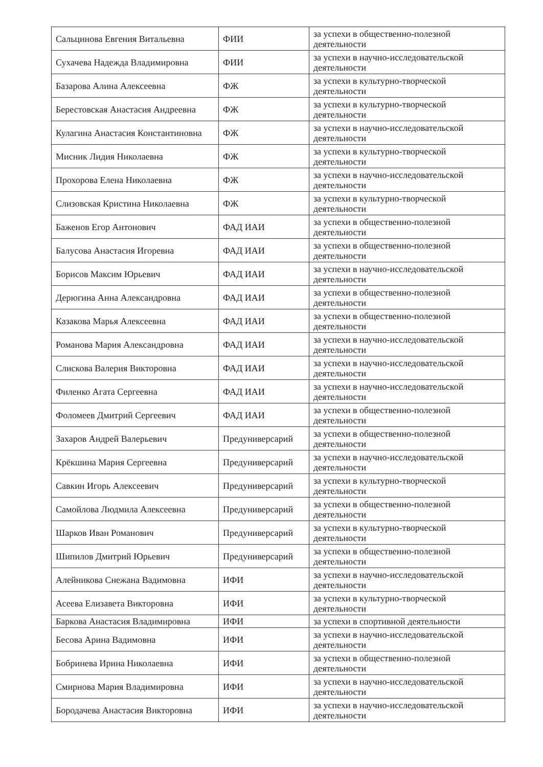| Сальцинова Евгения Витальевна | ФИИ | за успехи в общественно-полезной деятельности |
| Сухачева Надежда Владимировна | ФИИ | за успехи в научно-исследовательской деятельности |
| Базарова Алина Алексеевна | ФЖ | за успехи в культурно-творческой деятельности |
| Берестовская Анастасия Андреевна | ФЖ | за успехи в культурно-творческой деятельности |
| Кулагина Анастасия Константиновна | ФЖ | за успехи в научно-исследовательской деятельности |
| Мисник Лидия Николаевна | ФЖ | за успехи в культурно-творческой деятельности |
| Прохорова Елена Николаевна | ФЖ | за успехи в научно-исследовательской деятельности |
| Слизовская Кристина Николаевна | ФЖ | за успехи в культурно-творческой деятельности |
| Баженов Егор Антонович | ФАД ИАИ | за успехи в общественно-полезной деятельности |
| Балусова Анастасия Игоревна | ФАД ИАИ | за успехи в общественно-полезной деятельности |
| Борисов Максим Юрьевич | ФАД ИАИ | за успехи в научно-исследовательской деятельности |
| Дерюгина Анна Александровна | ФАД ИАИ | за успехи в общественно-полезной деятельности |
| Казакова Марья Алексеевна | ФАД ИАИ | за успехи в общественно-полезной деятельности |
| Романова Мария Александровна | ФАД ИАИ | за успехи в научно-исследовательской деятельности |
| Слискова Валерия Викторовна | ФАД ИАИ | за успехи в научно-исследовательской деятельности |
| Филенко Агата Сергеевна | ФАД ИАИ | за успехи в научно-исследовательской деятельности |
| Фоломеев Дмитрий Сергеевич | ФАД ИАИ | за успехи в общественно-полезной деятельности |
| Захаров Андрей Валерьевич | Предуниверсарий | за успехи в общественно-полезной деятельности |
| Крёкшина Мария Сергеевна | Предуниверсарий | за успехи в научно-исследовательской деятельности |
| Савкин Игорь Алексеевич | Предуниверсарий | за успехи в культурно-творческой деятельности |
| Самойлова Людмила Алексеевна | Предуниверсарий | за успехи в общественно-полезной деятельности |
| Шарков Иван Романович | Предуниверсарий | за успехи в культурно-творческой деятельности |
| Шипилов Дмитрий Юрьевич | Предуниверсарий | за успехи в общественно-полезной деятельности |
| Алейникова Снежана Вадимовна | ИФИ | за успехи в научно-исследовательской деятельности |
| Асеева Елизавета Викторовна | ИФИ | за успехи в культурно-творческой деятельности |
| Баркова Анастасия Владимировна | ИФИ | за успехи в спортивной деятельности |
| Бесова Арина Вадимовна | ИФИ | за успехи в научно-исследовательской деятельности |
| Бобринева Ирина Николаевна | ИФИ | за успехи в общественно-полезной деятельности |
| Смирнова Мария Владимировна | ИФИ | за успехи в научно-исследовательской деятельности |
| Бородачева Анастасия Викторовна | ИФИ | за успехи в научно-исследовательской деятельности |